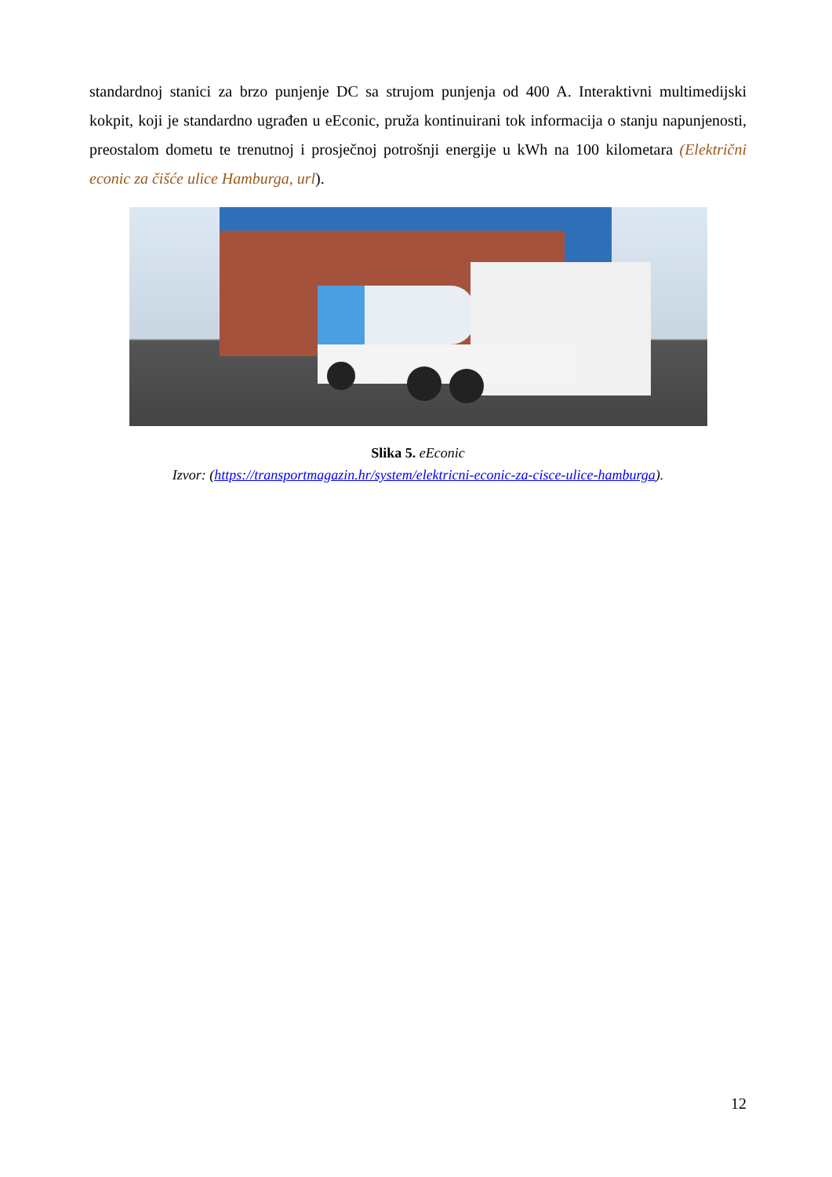standardnoj stanici za brzo punjenje DC sa strujom punjenja od 400 A. Interaktivni multimedijski kokpit, koji je standardno ugrađen u eEconic, pruža kontinuirani tok informacija o stanju napunjenosti, preostalom dometu te trenutnoj i prosječnoj potrošnji energije u kWh na 100 kilometara (Električni econic za čišće ulice Hamburga, url).
Slika 5. eEconic
Izvor: (https://transportmagazin.hr/system/elektricni-econic-za-cisce-ulice-hamburga).
12